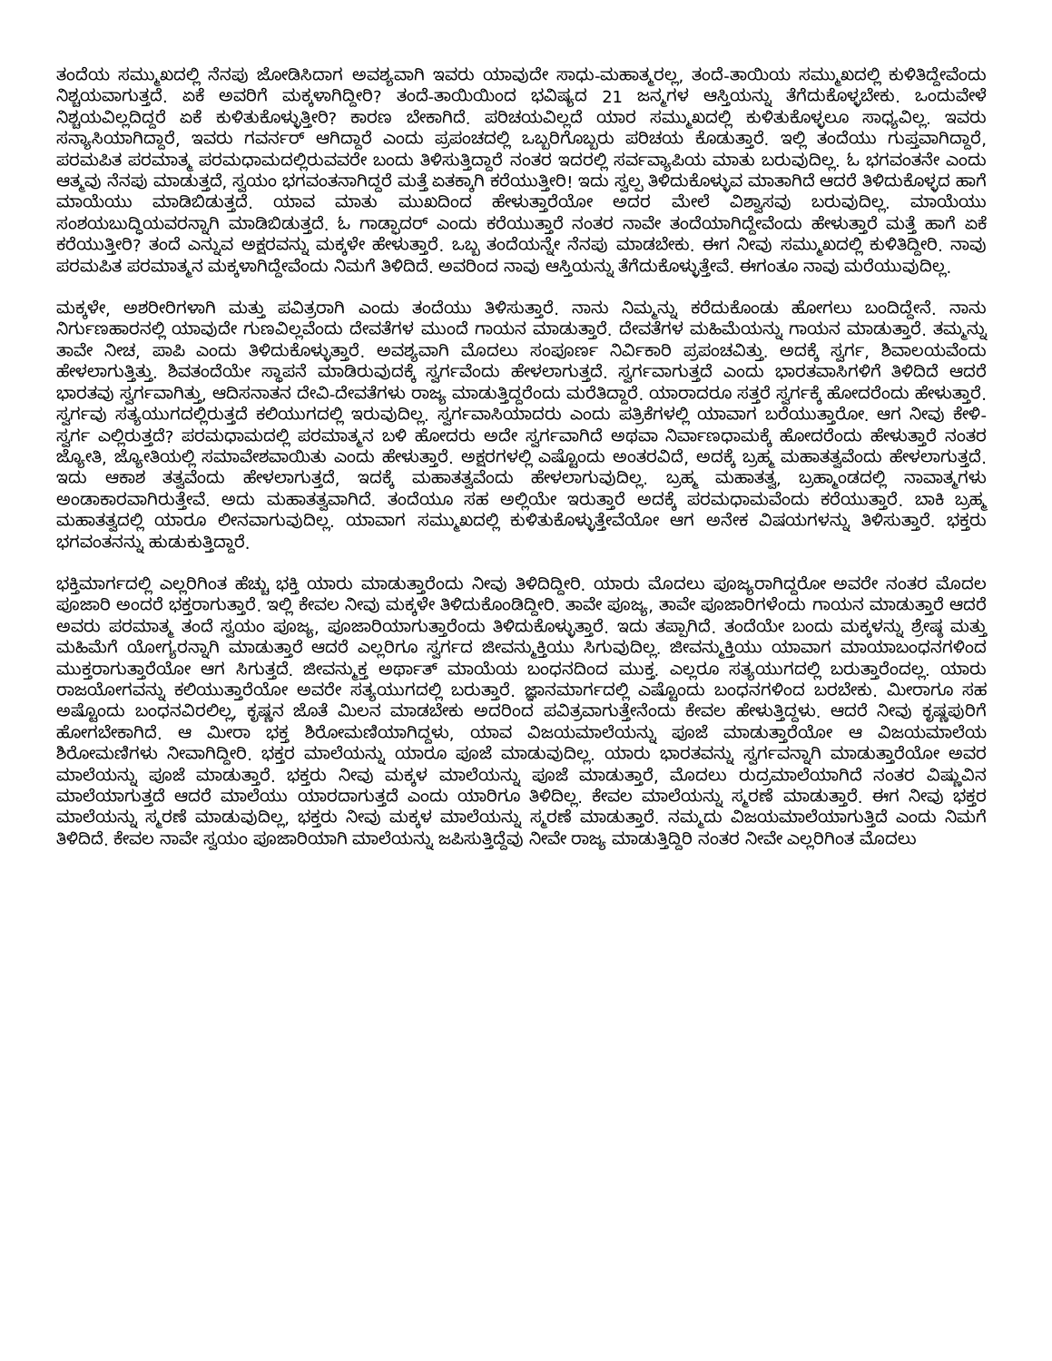ತಂದೆಯ ಸಮ್ಮುಖದಲ್ಲಿ ನೆನಪು ಜೋಡಿಸಿದಾಗ ಅವಶ್ಯವಾಗಿ ಇವರು ಯಾವುದೇ ಸಾಧು-ಮಹಾತ್ಮರಲ್ಲ, ತಂದೆ-ತಾಯಿಯ ಸಮ್ಮುಖದಲ್ಲಿ ಕುಳಿತಿದ್ದೇವೆಂದು ನಿಶ್ಚಯವಾಗುತ್ತದೆ. ಏಕೆ ಅವರಿಗೆ ಮಕ್ಕಳಾಗಿದ್ದೀರಿ? ತಂದೆ-ತಾಯಿಯಿಂದ ಭವಿಷ್ಯದ 21 ಜನ್ಮಗಳ ಆಸ್ತಿಯನ್ನು ತೆಗೆದುಕೊಳ್ಳಬೇಕು. ಒಂದುವೇಳೆ ನಿಶ್ಚಯವಿಲ್ಲದಿದ್ದರೆ ಏಕೆ ಕುಳಿತುಕೊಳ್ಳುತ್ತೀರಿ? ಕಾರಣ ಬೇಕಾಗಿದೆ. ಪರಿಚಯವಿಲ್ಲದೆ ಯಾರ ಸಮ್ಮುಖದಲ್ಲಿ ಕುಳಿತುಕೊಳ್ಳಲೂ ಸಾಧ್ಯವಿಲ್ಲ. ಇವರು ಸನ್ಯಾಸಿಯಾಗಿದ್ದಾರೆ, ಇವರು ಗವರ್ನರ್ ಆಗಿದ್ದಾರೆ ಎಂದು ಪ್ರಪಂಚದಲ್ಲಿ ಒಬ್ಬರಿಗೊಬ್ಬರು ಪರಿಚಯ ಕೊಡುತ್ತಾರೆ. ಇಲ್ಲಿ ತಂದೆಯು ಗುಪ್ತವಾಗಿದ್ದಾರೆ, ಪರಮಪಿತ ಪರಮಾತ್ಮ ಪರಮಧಾಮದಲ್ಲಿರುವವರೇ ಬಂದು ತಿಳಿಸುತ್ತಿದ್ದಾರೆ ನಂತರ ಇದರಲ್ಲಿ ಸರ್ವವ್ಯಾಪಿಯ ಮಾತು ಬರುವುದಿಲ್ಲ. ಓ ಭಗವಂತನೇ ಎಂದು ಆತ್ಮವು ನೆನಪು ಮಾಡುತ್ತದೆ, ಸ್ವಯಂ ಭಗವಂತನಾಗಿದ್ದರೆ ಮತ್ತೆ ಏತಕ್ಕಾಗಿ ಕರೆಯುತ್ತೀರಿ! ಇದು ಸ್ವಲ್ಪ ತಿಳಿದುಕೊಳ್ಳುವ ಮಾತಾಗಿದೆ ಆದರೆ ತಿಳಿದುಕೊಳ್ಳದ ಹಾಗೆ ಮಾಯೆಯು ಮಾಡಿಬಿಡುತ್ತದೆ. ಯಾವ ಮಾತು ಮುಖದಿಂದ ಹೇಳುತ್ತಾರೆಯೋ ಅದರ ಮೇಲೆ ವಿಶ್ವಾಸವು ಬರುವುದಿಲ್ಲ. ಮಾಯೆಯು ಸಂಶಯಬುದ್ಧಿಯವರನ್ನಾಗಿ ಮಾಡಿಬಿಡುತ್ತದೆ. ಓ ಗಾಡ್ಫಾದರ್ ಎಂದು ಕರೆಯುತ್ತಾರೆ ನಂತರ ನಾವೇ ತಂದೆಯಾಗಿದ್ದೇವೆಂದು ಹೇಳುತ್ತಾರೆ ಮತ್ತೆ ಹಾಗೆ ಏಕೆ ಕರೆಯುತ್ತೀರಿ? ತಂದೆ ಎನ್ನುವ ಅಕ್ಷರವನ್ನು ಮಕ್ಕಳೇ ಹೇಳುತ್ತಾರೆ. ಒಬ್ಬ ತಂದೆಯನ್ನೇ ನೆನಪು ಮಾಡಬೇಕು. ಈಗ ನೀವು ಸಮ್ಮುಖದಲ್ಲಿ ಕುಳಿತಿದ್ದೀರಿ. ನಾವು ಪರಮಪಿತ ಪರಮಾತ್ಮನ ಮಕ್ಕಳಾಗಿದ್ದೇವೆಂದು ನಿಮಗೆ ತಿಳಿದಿದೆ. ಅವರಿಂದ ನಾವು ಆಸ್ತಿಯನ್ನು ತೆಗೆದುಕೊಳ್ಳುತ್ತೇವೆ. ಈಗಂತೂ ನಾವು ಮರೆಯುವುದಿಲ್ಲ.
ಮಕ್ಕಳೇ, ಅಶರೀರಿಗಳಾಗಿ ಮತ್ತು ಪವಿತ್ರರಾಗಿ ಎಂದು ತಂದೆಯು ತಿಳಿಸುತ್ತಾರೆ. ನಾನು ನಿಮ್ಮನ್ನು ಕರೆದುಕೊಂಡು ಹೋಗಲು ಬಂದಿದ್ದೇನೆ. ನಾನು ನಿರ್ಗುಣಹಾರನಲ್ಲಿ ಯಾವುದೇ ಗುಣವಿಲ್ಲವೆಂದು ದೇವತೆಗಳ ಮುಂದೆ ಗಾಯನ ಮಾಡುತ್ತಾರೆ. ದೇವತೆಗಳ ಮಹಿಮೆಯನ್ನು ಗಾಯನ ಮಾಡುತ್ತಾರೆ. ತಮ್ಮನ್ನು ತಾವೇ ನೀಚ, ಪಾಪಿ ಎಂದು ತಿಳಿದುಕೊಳ್ಳುತ್ತಾರೆ. ಅವಶ್ಯವಾಗಿ ಮೊದಲು ಸಂಪೂರ್ಣ ನಿರ್ವಿಕಾರಿ ಪ್ರಪಂಚವಿತ್ತು. ಅದಕ್ಕೆ ಸ್ವರ್ಗ, ಶಿವಾಲಯವೆಂದು ಹೇಳಲಾಗುತ್ತಿತ್ತು. ಶಿವತಂದೆಯೇ ಸ್ಥಾಪನೆ ಮಾಡಿರುವುದಕ್ಕೆ ಸ್ವರ್ಗವೆಂದು ಹೇಳಲಾಗುತ್ತದೆ. ಸ್ವರ್ಗವಾಗುತ್ತದೆ ಎಂದು ಭಾರತವಾಸಿಗಳಿಗೆ ತಿಳಿದಿದೆ ಆದರೆ ಭಾರತವು ಸ್ವರ್ಗವಾಗಿತ್ತು, ಆದಿಸನಾತನ ದೇವಿ-ದೇವತೆಗಳು ರಾಜ್ಯ ಮಾಡುತ್ತಿದ್ದರೆಂದು ಮರೆತಿದ್ದಾರೆ. ಯಾರಾದರೂ ಸತ್ತರೆ ಸ್ವರ್ಗಕ್ಕೆ ಹೋದರೆಂದು ಹೇಳುತ್ತಾರೆ. ಸ್ವರ್ಗವು ಸತ್ಯಯುಗದಲ್ಲಿರುತ್ತದೆ ಕಲಿಯುಗದಲ್ಲಿ ಇರುವುದಿಲ್ಲ. ಸ್ವರ್ಗವಾಸಿಯಾದರು ಎಂದು ಪತ್ರಿಕೆಗಳಲ್ಲಿ ಯಾವಾಗ ಬರೆಯುತ್ತಾರೋ. ಆಗ ನೀವು ಕೇಳಿ- ಸ್ವರ್ಗ ಎಲ್ಲಿರುತ್ತದೆ? ಪರಮಧಾಮದಲ್ಲಿ ಪರಮಾತ್ಮನ ಬಳಿ ಹೋದರು ಅದೇ ಸ್ವರ್ಗವಾಗಿದೆ ಅಥವಾ ನಿರ್ವಾಣಧಾಮಕ್ಕೆ ಹೋದರೆಂದು ಹೇಳುತ್ತಾರೆ ನಂತರ ಜ್ಯೋತಿ, ಜ್ಯೋತಿಯಲ್ಲಿ ಸಮಾವೇಶವಾಯಿತು ಎಂದು ಹೇಳುತ್ತಾರೆ. ಅಕ್ಷರಗಳಲ್ಲಿ ಎಷ್ಟೊಂದು ಅಂತರವಿದೆ, ಅದಕ್ಕೆ ಬ್ರಹ್ಮ ಮಹಾತತ್ವವೆಂದು ಹೇಳಲಾಗುತ್ತದೆ. ಇದು ಆಕಾಶ ತತ್ವವೆಂದು ಹೇಳಲಾಗುತ್ತದೆ, ಇದಕ್ಕೆ ಮಹಾತತ್ವವೆಂದು ಹೇಳಲಾಗುವುದಿಲ್ಲ. ಬ್ರಹ್ಮ ಮಹಾತತ್ವ, ಬ್ರಹ್ಮಾಂಡದಲ್ಲಿ ನಾವಾತ್ಮಗಳು ಅಂಡಾಕಾರವಾಗಿರುತ್ತೇವೆ. ಅದು ಮಹಾತತ್ವವಾಗಿದೆ. ತಂದೆಯೂ ಸಹ ಅಲ್ಲಿಯೇ ಇರುತ್ತಾರೆ ಅದಕ್ಕೆ ಪರಮಧಾಮವೆಂದು ಕರೆಯುತ್ತಾರೆ. ಬಾಕಿ ಬ್ರಹ್ಮ ಮಹಾತತ್ವದಲ್ಲಿ ಯಾರೂ ಲೀನವಾಗುವುದಿಲ್ಲ. ಯಾವಾಗ ಸಮ್ಮುಖದಲ್ಲಿ ಕುಳಿತುಕೊಳ್ಳುತ್ತೇವೆಯೋ ಆಗ ಅನೇಕ ವಿಷಯಗಳನ್ನು ತಿಳಿಸುತ್ತಾರೆ. ಭಕ್ತರು ಭಗವಂತನನ್ನು ಹುಡುಕುತ್ತಿದ್ದಾರೆ.
ಭಕ್ತಿಮಾರ್ಗದಲ್ಲಿ ಎಲ್ಲರಿಗಿಂತ ಹೆಚ್ಚು ಭಕ್ತಿ ಯಾರು ಮಾಡುತ್ತಾರೆಂದು ನೀವು ತಿಳಿದಿದ್ದೀರಿ. ಯಾರು ಮೊದಲು ಪೂಜ್ಯರಾಗಿದ್ದರೋ ಅವರೇ ನಂತರ ಮೊದಲ ಪೂಜಾರಿ ಅಂದರೆ ಭಕ್ತರಾಗುತ್ತಾರೆ. ಇಲ್ಲಿ ಕೇವಲ ನೀವು ಮಕ್ಕಳೇ ತಿಳಿದುಕೊಂಡಿದ್ದೀರಿ. ತಾವೇ ಪೂಜ್ಯ, ತಾವೇ ಪೂಜಾರಿಗಳೆಂದು ಗಾಯನ ಮಾಡುತ್ತಾರೆ ಆದರೆ ಅವರು ಪರಮಾತ್ಮ ತಂದೆ ಸ್ವಯಂ ಪೂಜ್ಯ, ಪೂಜಾರಿಯಾಗುತ್ತಾರೆಂದು ತಿಳಿದುಕೊಳ್ಳುತ್ತಾರೆ. ಇದು ತಪ್ಪಾಗಿದೆ. ತಂದೆಯೇ ಬಂದು ಮಕ್ಕಳನ್ನು ಶ್ರೇಷ್ಠ ಮತ್ತು ಮಹಿಮೆಗೆ ಯೋಗ್ಯರನ್ನಾಗಿ ಮಾಡುತ್ತಾರೆ ಆದರೆ ಎಲ್ಲರಿಗೂ ಸ್ವರ್ಗದ ಜೀವನ್ಮುಕ್ತಿಯು ಸಿಗುವುದಿಲ್ಲ. ಜೀವನ್ಮುಕ್ತಿಯು ಯಾವಾಗ ಮಾಯಾಬಂಧನಗಳಿಂದ ಮುಕ್ತರಾಗುತ್ತಾರೆಯೋ ಆಗ ಸಿಗುತ್ತದೆ. ಜೀವನ್ಮುಕ್ತ ಅರ್ಥಾತ್ ಮಾಯೆಯ ಬಂಧನದಿಂದ ಮುಕ್ತ. ಎಲ್ಲರೂ ಸತ್ಯಯುಗದಲ್ಲಿ ಬರುತ್ತಾರೆಂದಲ್ಲ. ಯಾರು ರಾಜಯೋಗವನ್ನು ಕಲಿಯುತ್ತಾರೆಯೋ ಅವರೇ ಸತ್ಯಯುಗದಲ್ಲಿ ಬರುತ್ತಾರೆ. ಜ್ಞಾನಮಾರ್ಗದಲ್ಲಿ ಎಷ್ಟೊಂದು ಬಂಧನಗಳಿಂದ ಬರಬೇಕು. ಮೀರಾಗೂ ಸಹ ಅಷ್ಟೊಂದು ಬಂಧನವಿರಲಿಲ್ಲ, ಕೃಷ್ಣನ ಜೊತೆ ಮಿಲನ ಮಾಡಬೇಕು ಅದರಿಂದ ಪವಿತ್ರವಾಗುತ್ತೇನೆಂದು ಕೇವಲ ಹೇಳುತ್ತಿದ್ದಳು. ಆದರೆ ನೀವು ಕೃಷ್ಣಪುರಿಗೆ ಹೋಗಬೇಕಾಗಿದೆ. ಆ ಮೀರಾ ಭಕ್ತ ಶಿರೋಮಣಿಯಾಗಿದ್ದಳು, ಯಾವ ವಿಜಯಮಾಲೆಯನ್ನು ಪೂಜೆ ಮಾಡುತ್ತಾರೆಯೋ ಆ ವಿಜಯಮಾಲೆಯ ಶಿರೋಮಣಿಗಳು ನೀವಾಗಿದ್ದೀರಿ. ಭಕ್ತರ ಮಾಲೆಯನ್ನು ಯಾರೂ ಪೂಜೆ ಮಾಡುವುದಿಲ್ಲ. ಯಾರು ಭಾರತವನ್ನು ಸ್ವರ್ಗವನ್ನಾಗಿ ಮಾಡುತ್ತಾರೆಯೋ ಅವರ ಮಾಲೆಯನ್ನು ಪೂಜೆ ಮಾಡುತ್ತಾರೆ. ಭಕ್ತರು ನೀವು ಮಕ್ಕಳ ಮಾಲೆಯನ್ನು ಪೂಜೆ ಮಾಡುತ್ತಾರೆ, ಮೊದಲು ರುದ್ರಮಾಲೆಯಾಗಿದೆ ನಂತರ ವಿಷ್ಣುವಿನ ಮಾಲೆಯಾಗುತ್ತದೆ ಆದರೆ ಮಾಲೆಯು ಯಾರದಾಗುತ್ತದೆ ಎಂದು ಯಾರಿಗೂ ತಿಳಿದಿಲ್ಲ. ಕೇವಲ ಮಾಲೆಯನ್ನು ಸ್ಮರಣೆ ಮಾಡುತ್ತಾರೆ. ಈಗ ನೀವು ಭಕ್ತರ ಮಾಲೆಯನ್ನು ಸ್ಮರಣೆ ಮಾಡುವುದಿಲ್ಲ, ಭಕ್ತರು ನೀವು ಮಕ್ಕಳ ಮಾಲೆಯನ್ನು ಸ್ಮರಣೆ ಮಾಡುತ್ತಾರೆ. ನಮ್ಮದು ವಿಜಯಮಾಲೆಯಾಗುತ್ತಿದೆ ಎಂದು ನಿಮಗೆ ತಿಳಿದಿದೆ. ಕೇವಲ ನಾವೇ ಸ್ವಯಂ ಪೂಜಾರಿಯಾಗಿ ಮಾಲೆಯನ್ನು ಜಪಿಸುತ್ತಿದ್ದೆವು ನೀವೇ ರಾಜ್ಯ ಮಾಡುತ್ತಿದ್ದಿರಿ ನಂತರ ನೀವೇ ಎಲ್ಲರಿಗಿಂತ ಮೊದಲು